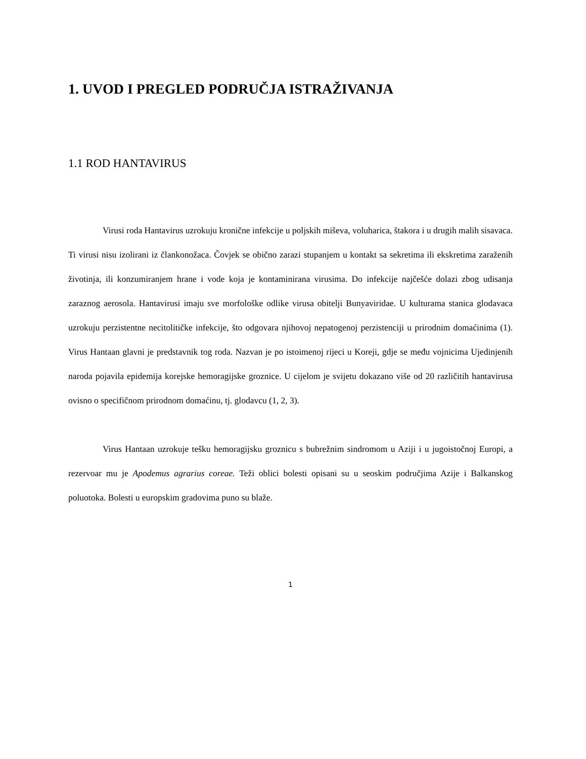1. UVOD I PREGLED PODRUČJA ISTRAŽIVANJA
1.1 ROD HANTAVIRUS
Virusi roda Hantavirus uzrokuju kronične infekcije u poljskih miševa, voluharica, štakora i u drugih malih sisavaca. Ti virusi nisu izolirani iz člankonožaca. Čovjek se obično zarazi stupanjem u kontakt sa sekretima ili ekskretima zaraženih životinja, ili konzumiranjem hrane i vode koja je kontaminirana virusima. Do infekcije najčešće dolazi zbog udisanja zaraznog aerosola. Hantavirusi imaju sve morfološke odlike virusa obitelji Bunyaviridae. U kulturama stanica glodavaca uzrokuju perzistentne necitolitičke infekcije, što odgovara njihovoj nepatogenoj perzistenciji u prirodnim domaćinima (1). Virus Hantaan glavni je predstavnik tog roda. Nazvan je po istoimenoj rijeci u Koreji, gdje se među vojnicima Ujedinjenih naroda pojavila epidemija korejske hemoragijske groznice. U cijelom je svijetu dokazano više od 20 različitih hantavirusa ovisno o specifičnom prirodnom domaćinu, tj. glodavcu (1, 2, 3).
Virus Hantaan uzrokuje tešku hemoragijsku groznicu s bubrežnim sindromom u Aziji i u jugoistočnoj Europi, a rezervoar mu je Apodemus agrarius coreae. Teži oblici bolesti opisani su u seoskim područjima Azije i Balkanskog poluotoka. Bolesti u europskim gradovima puno su blaže.
1